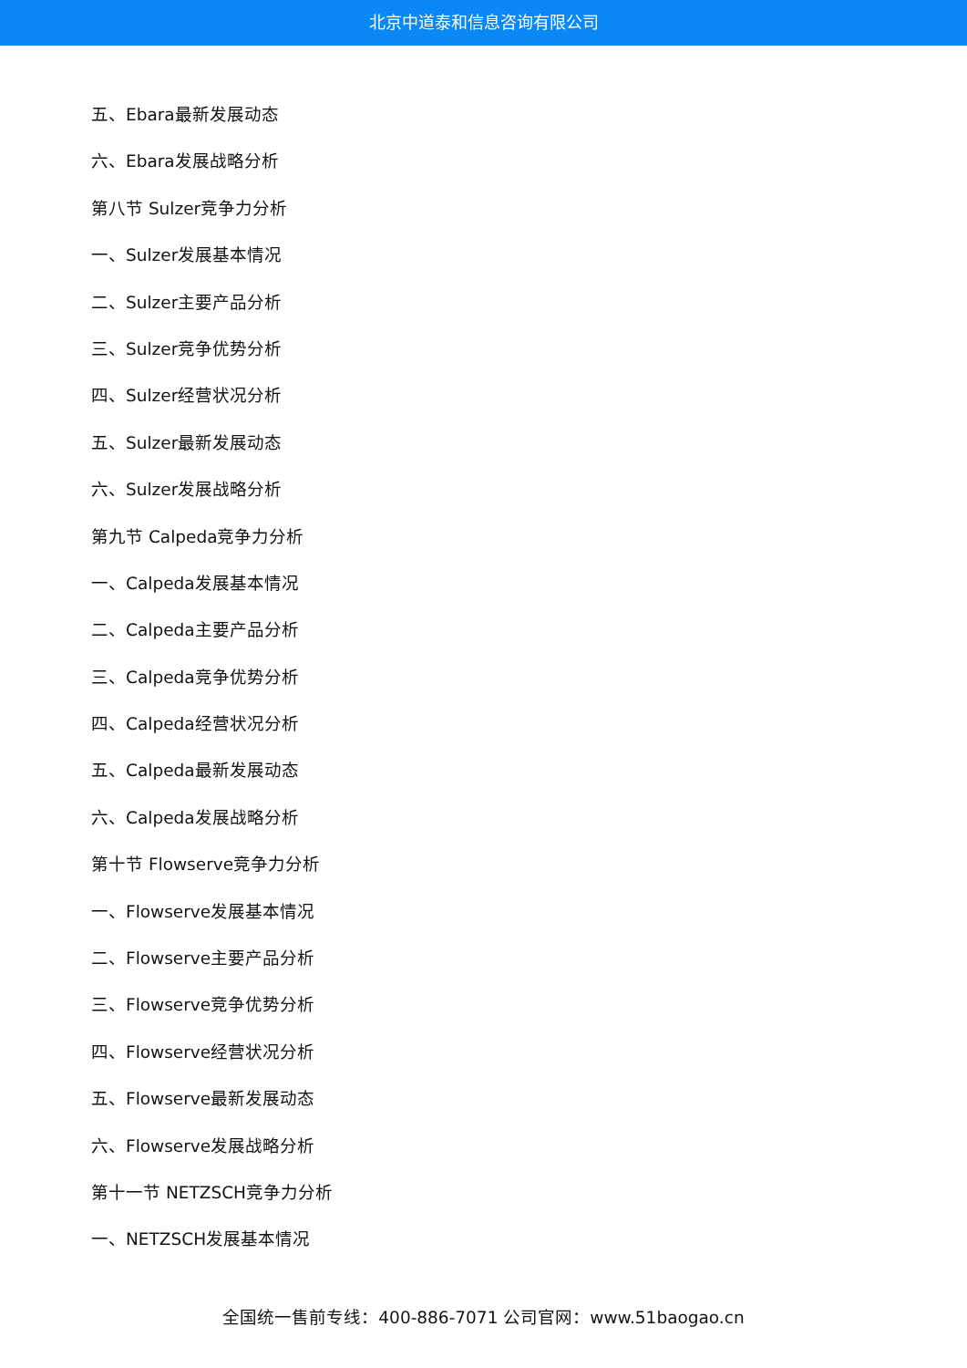北京中道泰和信息咨询有限公司
五、Ebara最新发展动态
六、Ebara发展战略分析
第八节 Sulzer竞争力分析
一、Sulzer发展基本情况
二、Sulzer主要产品分析
三、Sulzer竞争优势分析
四、Sulzer经营状况分析
五、Sulzer最新发展动态
六、Sulzer发展战略分析
第九节 Calpeda竞争力分析
一、Calpeda发展基本情况
二、Calpeda主要产品分析
三、Calpeda竞争优势分析
四、Calpeda经营状况分析
五、Calpeda最新发展动态
六、Calpeda发展战略分析
第十节 Flowserve竞争力分析
一、Flowserve发展基本情况
二、Flowserve主要产品分析
三、Flowserve竞争优势分析
四、Flowserve经营状况分析
五、Flowserve最新发展动态
六、Flowserve发展战略分析
第十一节 NETZSCH竞争力分析
一、NETZSCH发展基本情况
全国统一售前专线：400-886-7071 公司官网：www.51baogao.cn